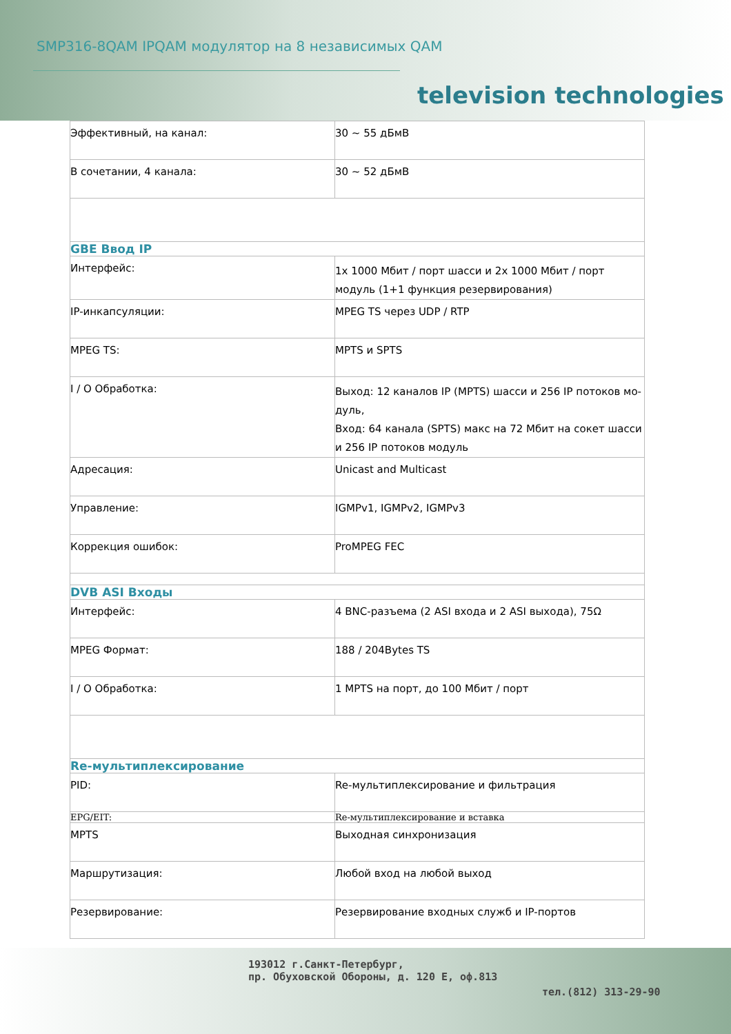SMP316-8QAM IPQAM модулятор на 8 независимых QAM
television technologies
| Эффективный, на канал: | 30 ~ 55 дБмВ |
| В сочетании, 4 канала: | 30 ~ 52 дБмВ |
| GBE Ввод IP | |
| Интерфейс: | 1x 1000 Мбит / порт шасси и 2x 1000 Мбит / порт модуль (1+1 функция резервирования) |
| IP-инкапсуляции: | MPEG TS через UDP / RTP |
| MPEG TS: | MPTS и SPTS |
| I / O Обработка: | Выход: 12 каналов IP (MPTS) шасси и 256 IP потоков мо-дуль, Вход: 64 канала (SPTS) макс на 72 Мбит на сокет шасси и 256 IP потоков модуль |
| Адресация: | Unicast and Multicast |
| Управление: | IGMPv1, IGMPv2, IGMPv3 |
| Коррекция ошибок: | ProMPEG FEC |
| DVB ASI Входы | |
| Интерфейс: | 4 BNC-разъема (2 ASI входа и 2 ASI выхода), 75Ω |
| MPEG Формат: | 188 / 204Bytes TS |
| I / O Обработка: | 1 MPTS на порт, до 100 Мбит / порт |
| Re-мультиплексирование | |
| PID: | Re-мультиплексирование и фильтрация |
| EPG/EIT: | Re-мультиплексирование и вставка |
| MPTS | Выходная синхронизация |
| Маршрутизация: | Любой вход на любой выход |
| Резервирование: | Резервирование входных служб и IP-портов |
193012 г.Санкт-Петербург,
пр. Обуховской Обороны, д. 120 E, оф.813
тел.(812) 313-29-90